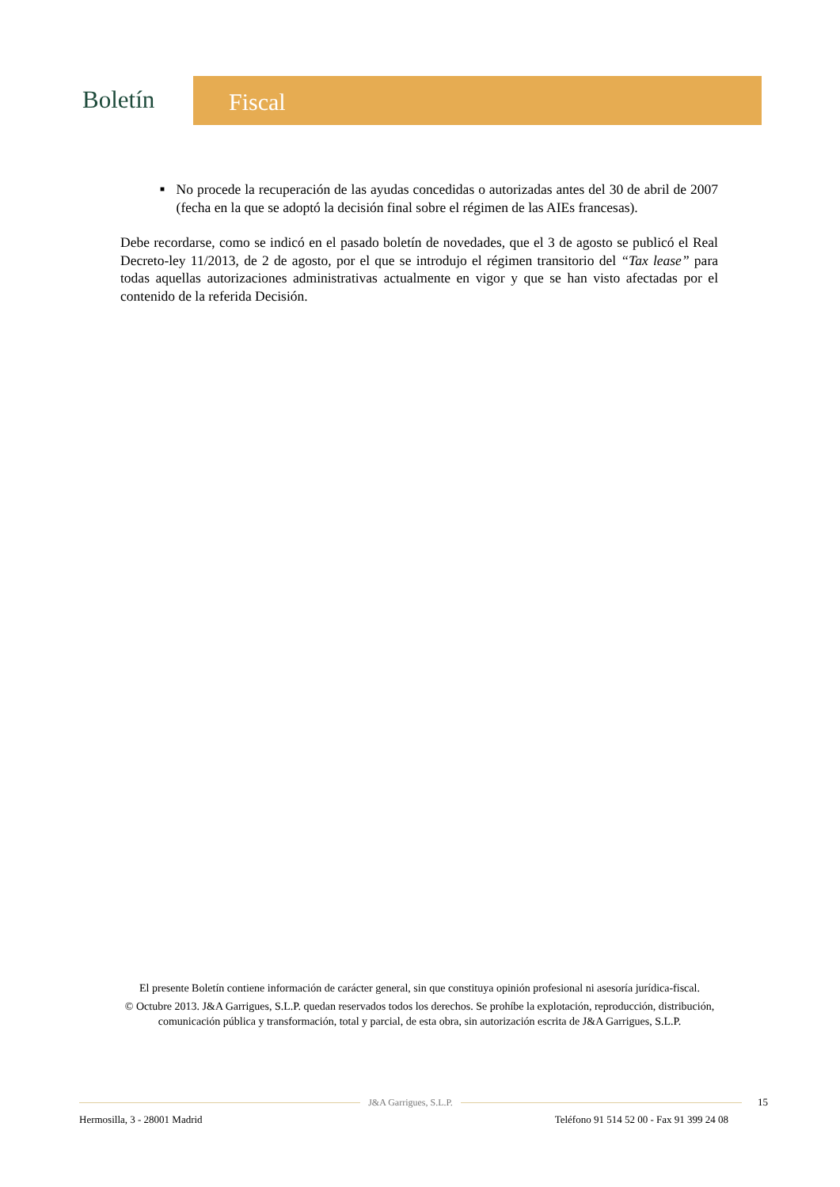Boletín
Fiscal
■
No procede la recuperación de las ayudas concedidas o autorizadas antes del 30 de abril de 2007 (fecha en la que se adoptó la decisión final sobre el régimen de las AIEs francesas).
Debe recordarse, como se indicó en el pasado boletín de novedades, que el 3 de agosto se publicó el Real Decreto-ley 11/2013, de 2 de agosto, por el que se introdujo el régimen transitorio del “Tax lease” para todas aquellas autorizaciones administrativas actualmente en vigor y que se han visto afectadas por el contenido de la referida Decisión.
El presente Boletín contiene información de carácter general, sin que constituya opinión profesional ni asesoría jurídica-fiscal.
© Octubre 2013. J&A Garrigues, S.L.P. quedan reservados todos los derechos. Se prohíbe la explotación, reproducción, distribución, comunicación pública y transformación, total y parcial, de esta obra, sin autorización escrita de J&A Garrigues, S.L.P.
J&A Garrigues, S.L.P. 15
Hermosilla, 3 - 28001 Madrid Teléfono 91 514 52 00 - Fax 91 399 24 08